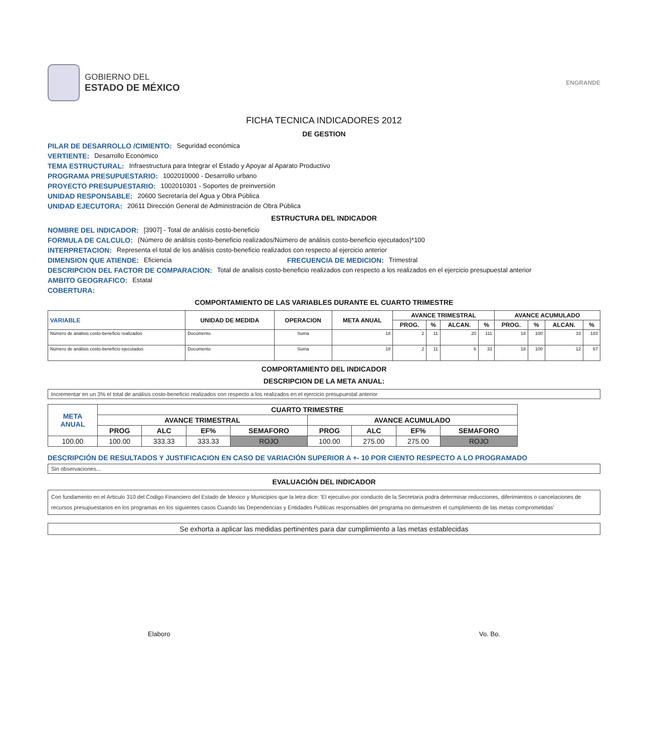GOBIERNO DEL
ESTADO DE MÉXICO
ENGRANDE
FICHA TECNICA INDICADORES 2012
DE GESTION
PILAR DE DESARROLLO /CIMIENTO: Seguridad económica
VERTIENTE: Desarrollo Económico
TEMA ESTRUCTURAL: Infraestructura para Integrar el Estado y Apoyar al Aparato Productivo
PROGRAMA PRESUPUESTARIO: 1002010000 - Desarrollo urbano
PROYECTO PRESUPUESTARIO: 1002010301 - Soportes de preinversión
UNIDAD RESPONSABLE: 20600 Secretaría del Agua y Obra Pública
UNIDAD EJECUTORA: 20611 Dirección General de Administración de Obra Pública
ESTRUCTURA DEL INDICADOR
NOMBRE DEL INDICADOR: [3907] - Total de análisis costo-beneficio
FORMULA DE CALCULO: (Número de análisis costo-beneficio realizados/Número de análisis costo-beneficio ejecutados)*100
INTERPRETACION: Representa el total de los análisis costo-beneficio realizados con respecto al ejercicio anterior
DIMENSION QUE ATIENDE: Eficiencia FRECUENCIA DE MEDICION: Trimestral
DESCRIPCION DEL FACTOR DE COMPARACION: Total de analisis costo-beneficio realizados con respecto a los realizados en el ejercicio presupuestal anterior
AMBITO GEOGRAFICO: Estatal
COBERTURA:
COMPORTAMIENTO DE LAS VARIABLES DURANTE EL CUARTO TRIMESTRE
| VARIABLE | UNIDAD DE MEDIDA | OPERACION | META ANUAL | AVANCE TRIMESTRAL | | | | AVANCE ACUMULADO | | | |
| --- | --- | --- | --- | --- | --- | --- | --- | --- | --- | --- | --- |
| | | | | PROG. | % | ALCAN. | % | PROG. | % | ALCAN. | % |
| Número de análisis costo-beneficio realizados | Documento | Suma | 18 | 2 | 11 | 20 | 111 | 18 | 100 | 33 | 183 |
| Número de análisis costo-beneficio ejecutados | Documento | Suma | 18 | 2 | 11 | 6 | 33 | 18 | 100 | 12 | 67 |
COMPORTAMIENTO DEL INDICADOR
DESCRIPCION DE LA META ANUAL:
Incrementar en un 3% el total de análisis costo-beneficio realizados con respecto a los realizados en el ejercicio presupuestal anterior
| META ANUAL | CUARTO TRIMESTRE | | | | | | | |
| --- | --- | --- | --- | --- | --- | --- | --- | --- |
| | AVANCE TRIMESTRAL | | | | AVANCE ACUMULADO | | | |
| | PROG | ALC | EF% | SEMAFORO | PROG | ALC | EF% | SEMAFORO |
| 100.00 | 100.00 | 333.33 | 333.33 | ROJO | 100.00 | 275.00 | 275.00 | ROJO |
DESCRIPCIÓN DE RESULTADOS Y JUSTIFICACION EN CASO DE VARIACIÓN SUPERIOR A +- 10 POR CIENTO RESPECTO A LO PROGRAMADO
Sin observaciones...
EVALUACIÓN DEL INDICADOR
Con fundamento en el Articulo 310 del Codigo Financiero del Estado de Mexico y Municipios que la letra dice: 'El ejecutivo por conducto de la Secretaria podra determinar reducciones, diferimientos o cancelaciones de recursos presupuestarios en los programas en los siguientes casos Cuando las Dependencias y Entidades Publicas responsables del programa no demuestren el cumplimiento de las metas comprometidas'
Se exhorta a aplicar las medidas pertinentes para dar cumplimiento a las metas establecidas
Elaboro Vo. Bo.